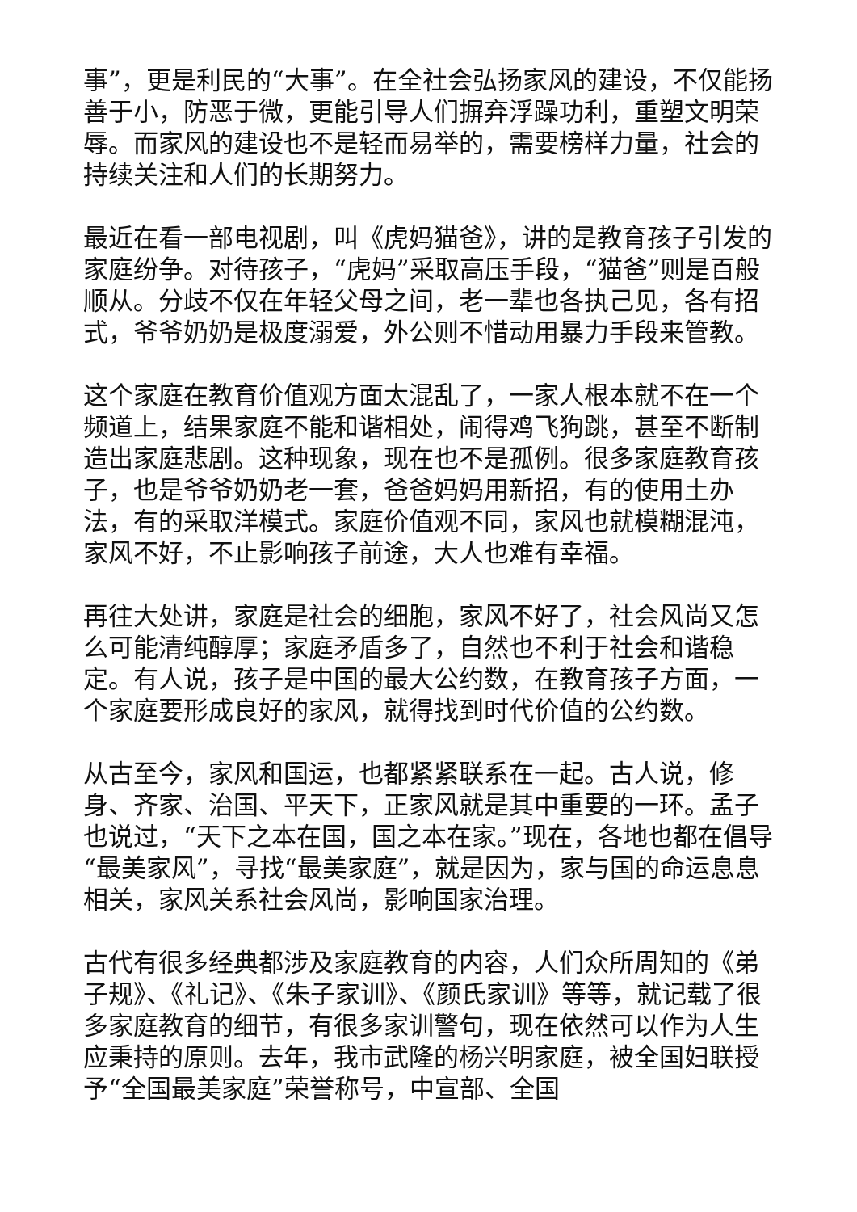事”，更是利民的“大事”。在全社会弘扬家风的建设，不仅能扬善于小，防恶于微，更能引导人们摒弃浮躁功利，重塑文明荣辱。而家风的建设也不是轻而易举的，需要榜样力量，社会的持续关注和人们的长期努力。
最近在看一部电视剧，叫《虎妈猫爸》，讲的是教育孩子引发的家庭纷争。对待孩子，“虎妈”采取高压手段，“猫爸”则是百般顺从。分歧不仅在年轻父母之间，老一辈也各执己见，各有招式，爷爷奶奶是极度溺爱，外公则不惜动用暴力手段来管教。
这个家庭在教育价值观方面太混乱了，一家人根本就不在一个频道上，结果家庭不能和谐相处，闹得鸡飞狗跳，甚至不断制造出家庭悲剧。这种现象，现在也不是孤例。很多家庭教育孩子，也是爷爷奶奶老一套，爸爸妈妈用新招，有的使用土办法，有的采取洋模式。家庭价值观不同，家风也就模糊混沌，家风不好，不止影响孩子前途，大人也难有幸福。
再往大处讲，家庭是社会的细胞，家风不好了，社会风尚又怎么可能清纯醇厚；家庭矛盾多了，自然也不利于社会和谐稳定。有人说，孩子是中国的最大公约数，在教育孩子方面，一个家庭要形成良好的家风，就得找到时代价值的公约数。
从古至今，家风和国运，也都紧紧联系在一起。古人说，修身、齐家、治国、平天下，正家风就是其中重要的一环。孟子也说过，“天下之本在国，国之本在家。”现在，各地也都在倡导“最美家风”，寻找“最美家庭”，就是因为，家与国的命运息息相关，家风关系社会风尚，影响国家治理。
古代有很多经典都涉及家庭教育的内容，人们众所周知的《弟子规》、《礼记》、《朱子家训》、《颜氏家训》等等，就记载了很多家庭教育的细节，有很多家训警句，现在依然可以作为人生应秉持的原则。去年，我市武隆的杨兴明家庭，被全国妇联授予“全国最美家庭”荣誉称号，中宣部、全国